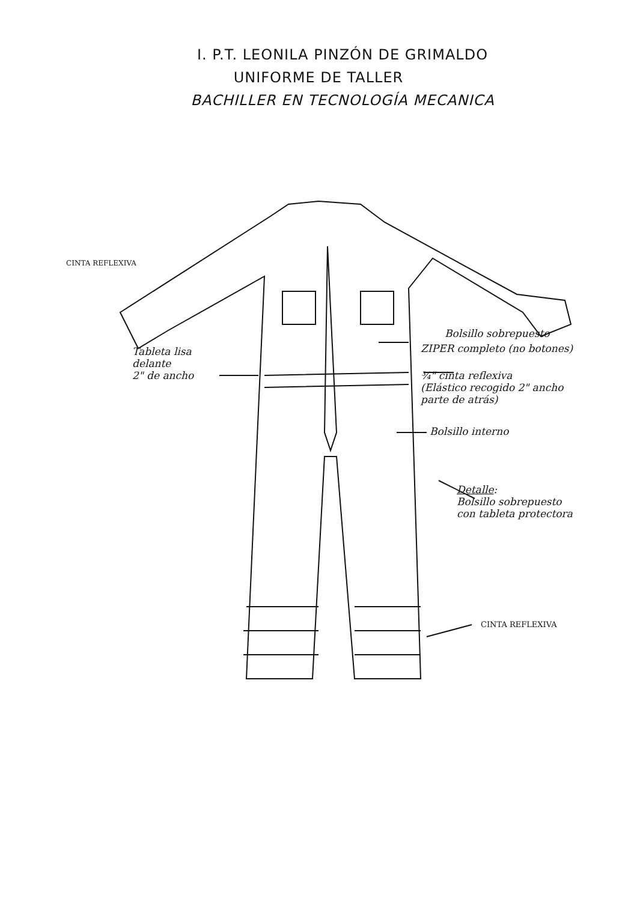I. P.T. LEONILA PINZÓN DE GRIMALDO
UNIFORME DE TALLER
BACHILLER EN TECNOLOGÍA MECANICA
CINTA REFLEXIVA
Bolsillo sobrepuesto
ZIPER completo (no botones)
Tableta lisa
delante
2" de ancho
¾" cinta reflexiva
(Elástico recogido 2" ancho
parte de atrás)
Bolsillo interno
Detalle:
Bolsillo sobrepuesto
con tableta protectora
CINTA REFLEXIVA